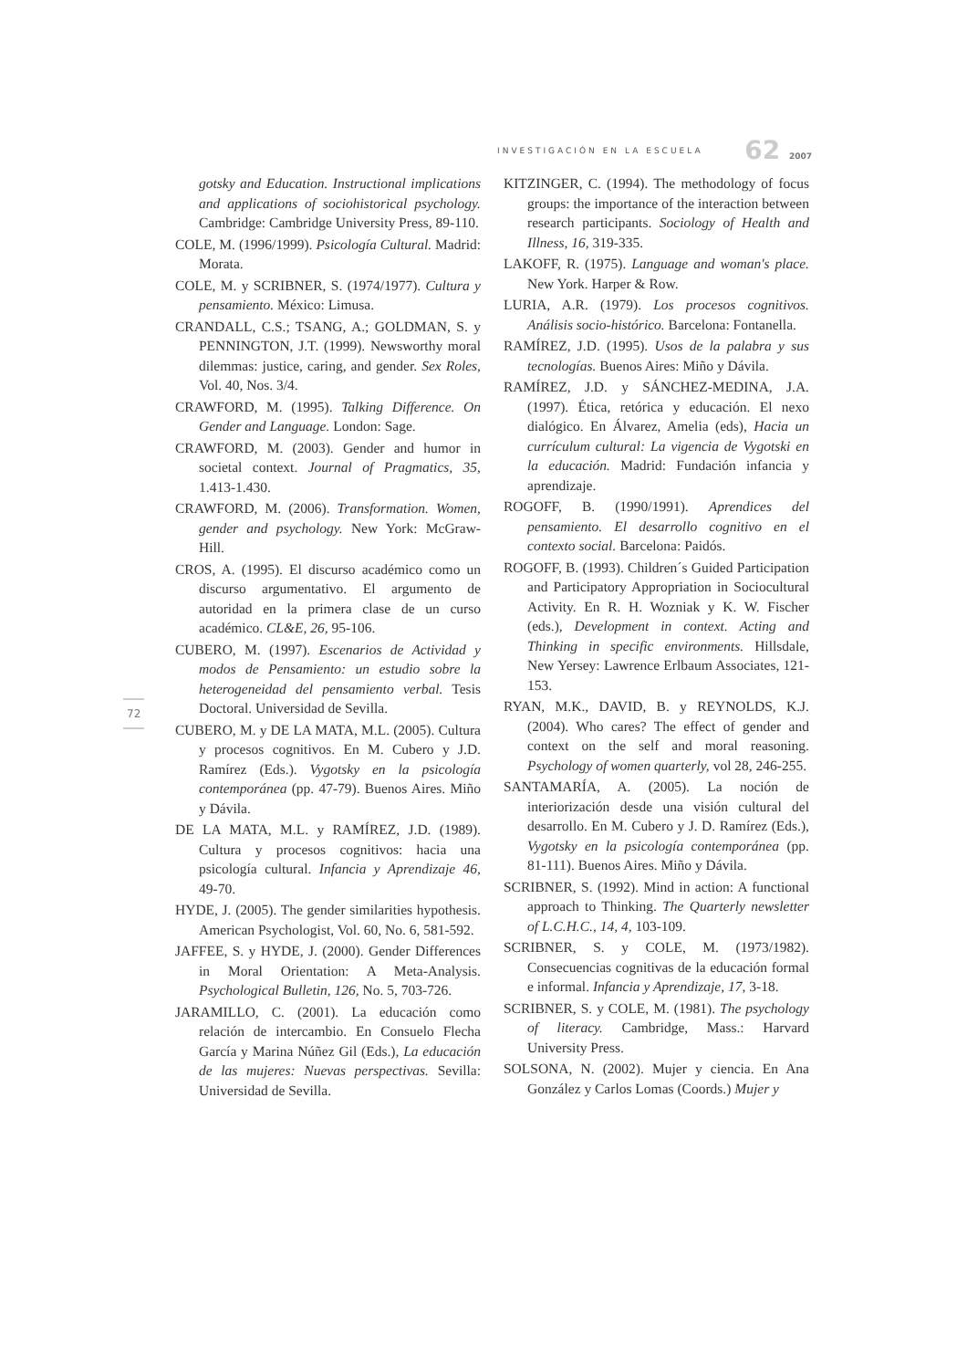INVESTIGACIÓN EN LA ESCUELA 62 2007
72
gotsky and Education. Instructional implications and applications of sociohistorical psychology. Cambridge: Cambridge University Press, 89-110.
COLE, M. (1996/1999). Psicología Cultural. Madrid: Morata.
COLE, M. y SCRIBNER, S. (1974/1977). Cultura y pensamiento. México: Limusa.
CRANDALL, C.S.; TSANG, A.; GOLDMAN, S. y PENNINGTON, J.T. (1999). Newsworthy moral dilemmas: justice, caring, and gender. Sex Roles, Vol. 40, Nos. 3/4.
CRAWFORD, M. (1995). Talking Difference. On Gender and Language. London: Sage.
CRAWFORD, M. (2003). Gender and humor in societal context. Journal of Pragmatics, 35, 1.413-1.430.
CRAWFORD, M. (2006). Transformation. Women, gender and psychology. New York: McGraw-Hill.
CROS, A. (1995). El discurso académico como un discurso argumentativo. El argumento de autoridad en la primera clase de un curso académico. CL&E, 26, 95-106.
CUBERO, M. (1997). Escenarios de Actividad y modos de Pensamiento: un estudio sobre la heterogeneidad del pensamiento verbal. Tesis Doctoral. Universidad de Sevilla.
CUBERO, M. y DE LA MATA, M.L. (2005). Cultura y procesos cognitivos. En M. Cubero y J.D. Ramírez (Eds.). Vygotsky en la psicología contemporánea (pp. 47-79). Buenos Aires. Miño y Dávila.
DE LA MATA, M.L. y RAMÍREZ, J.D. (1989). Cultura y procesos cognitivos: hacia una psicología cultural. Infancia y Aprendizaje 46, 49-70.
HYDE, J. (2005). The gender similarities hypothesis. American Psychologist, Vol. 60, No. 6, 581-592.
JAFFEE, S. y HYDE, J. (2000). Gender Differences in Moral Orientation: A Meta-Analysis. Psychological Bulletin, 126, No. 5, 703-726.
JARAMILLO, C. (2001). La educación como relación de intercambio. En Consuelo Flecha García y Marina Núñez Gil (Eds.), La educación de las mujeres: Nuevas perspectivas. Sevilla: Universidad de Sevilla.
KITZINGER, C. (1994). The methodology of focus groups: the importance of the interaction between research participants. Sociology of Health and Illness, 16, 319-335.
LAKOFF, R. (1975). Language and woman's place. New York. Harper & Row.
LURIA, A.R. (1979). Los procesos cognitivos. Análisis socio-histórico. Barcelona: Fontanella.
RAMÍREZ, J.D. (1995). Usos de la palabra y sus tecnologías. Buenos Aires: Miño y Dávila.
RAMÍREZ, J.D. y SÁNCHEZ-MEDINA, J.A. (1997). Ética, retórica y educación. El nexo dialógico. En Álvarez, Amelia (eds), Hacia un currículum cultural: La vigencia de Vygotski en la educación. Madrid: Fundación infancia y aprendizaje.
ROGOFF, B. (1990/1991). Aprendices del pensamiento. El desarrollo cognitivo en el contexto social. Barcelona: Paidós.
ROGOFF, B. (1993). Children´s Guided Participation and Participatory Appropriation in Sociocultural Activity. En R. H. Wozniak y K. W. Fischer (eds.), Development in context. Acting and Thinking in specific environments. Hillsdale, New Yersey: Lawrence Erlbaum Associates, 121-153.
RYAN, M.K., DAVID, B. y REYNOLDS, K.J. (2004). Who cares? The effect of gender and context on the self and moral reasoning. Psychology of women quarterly, vol 28, 246-255.
SANTAMARÍA, A. (2005). La noción de interiorización desde una visión cultural del desarrollo. En M. Cubero y J. D. Ramírez (Eds.), Vygotsky en la psicología contemporánea (pp. 81-111). Buenos Aires. Miño y Dávila.
SCRIBNER, S. (1992). Mind in action: A functional approach to Thinking. The Quarterly newsletter of L.C.H.C., 14, 4, 103-109.
SCRIBNER, S. y COLE, M. (1973/1982). Consecuencias cognitivas de la educación formal e informal. Infancia y Aprendizaje, 17, 3-18.
SCRIBNER, S. y COLE, M. (1981). The psychology of literacy. Cambridge, Mass.: Harvard University Press.
SOLSONA, N. (2002). Mujer y ciencia. En Ana González y Carlos Lomas (Coords.) Mujer y